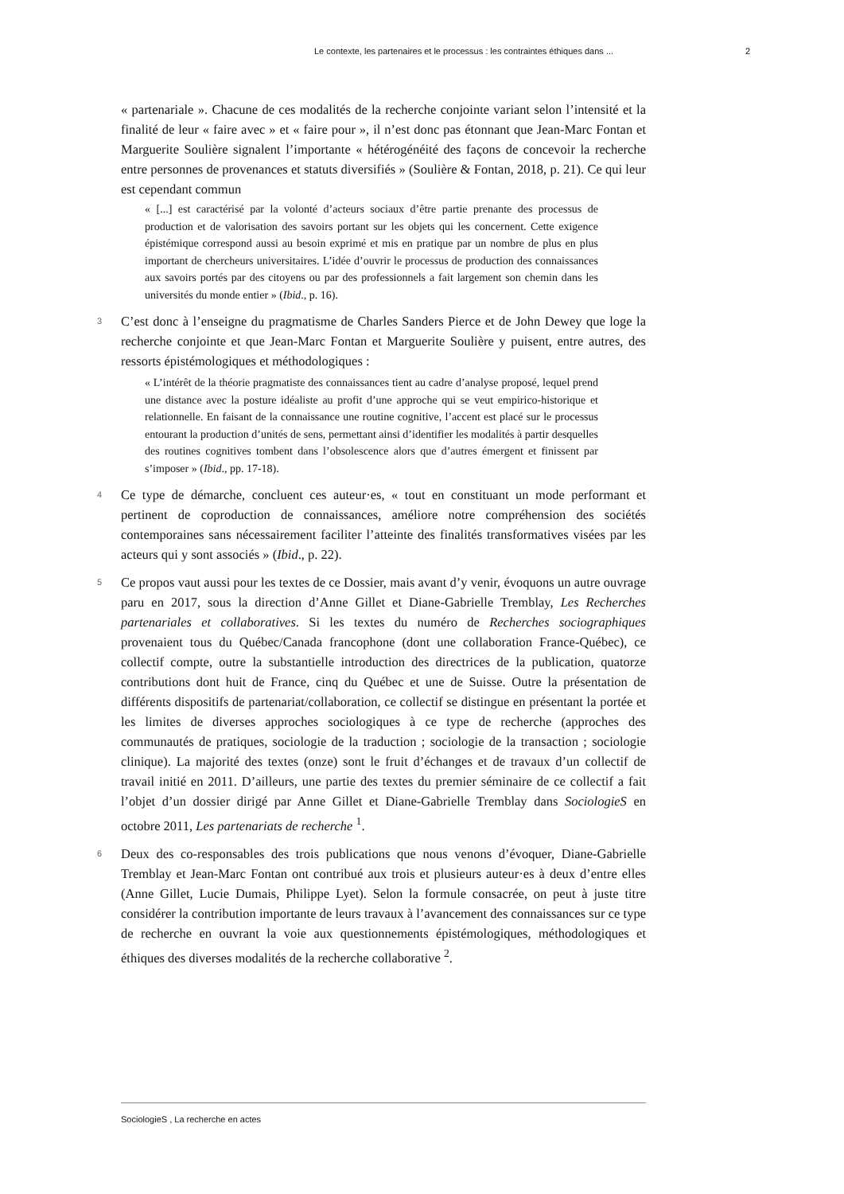Le contexte, les partenaires et le processus : les contraintes éthiques dans ... 2
« partenariale ». Chacune de ces modalités de la recherche conjointe variant selon l’intensité et la finalité de leur « faire avec » et « faire pour », il n’est donc pas étonnant que Jean-Marc Fontan et Marguerite Soulière signalent l’importante « hétérogénéité des façons de concevoir la recherche entre personnes de provenances et statuts diversifiés » (Soulière & Fontan, 2018, p. 21). Ce qui leur est cependant commun
« [...] est caractérisé par la volonté d’acteurs sociaux d’être partie prenante des processus de production et de valorisation des savoirs portant sur les objets qui les concernent. Cette exigence épistémique correspond aussi au besoin exprimé et mis en pratique par un nombre de plus en plus important de chercheurs universitaires. L’idée d’ouvrir le processus de production des connaissances aux savoirs portés par des citoyens ou par des professionnels a fait largement son chemin dans les universités du monde entier » (Ibid., p. 16).
3 C’est donc à l’enseigne du pragmatisme de Charles Sanders Pierce et de John Dewey que loge la recherche conjointe et que Jean-Marc Fontan et Marguerite Soulière y puisent, entre autres, des ressorts épistémologiques et méthodologiques :
« L’intérêt de la théorie pragmatiste des connaissances tient au cadre d’analyse proposé, lequel prend une distance avec la posture idéaliste au profit d’une approche qui se veut empirico-historique et relationnelle. En faisant de la connaissance une routine cognitive, l’accent est placé sur le processus entourant la production d’unités de sens, permettant ainsi d’identifier les modalités à partir desquelles des routines cognitives tombent dans l’obsolescence alors que d’autres émergent et finissent par s’imposer » (Ibid., pp. 17-18).
4 Ce type de démarche, concluent ces auteur·es, « tout en constituant un mode performant et pertinent de coproduction de connaissances, améliore notre compréhension des sociétés contemporaines sans nécessairement faciliter l’atteinte des finalités transformatives visées par les acteurs qui y sont associés » (Ibid., p. 22).
5 Ce propos vaut aussi pour les textes de ce Dossier, mais avant d’y venir, évoquons un autre ouvrage paru en 2017, sous la direction d’Anne Gillet et Diane-Gabrielle Tremblay, Les Recherches partenariales et collaboratives. Si les textes du numéro de Recherches sociographiques provenaient tous du Québec/Canada francophone (dont une collaboration France-Québec), ce collectif compte, outre la substantielle introduction des directrices de la publication, quatorze contributions dont huit de France, cinq du Québec et une de Suisse. Outre la présentation de différents dispositifs de partenariat/collaboration, ce collectif se distingue en présentant la portée et les limites de diverses approches sociologiques à ce type de recherche (approches des communautés de pratiques, sociologie de la traduction ; sociologie de la transaction ; sociologie clinique). La majorité des textes (onze) sont le fruit d’échanges et de travaux d’un collectif de travail initié en 2011. D’ailleurs, une partie des textes du premier séminaire de ce collectif a fait l’objet d’un dossier dirigé par Anne Gillet et Diane-Gabrielle Tremblay dans SociologieS en octobre 2011, Les partenariats de recherche <sup>1</sup>.
6 Deux des co-responsables des trois publications que nous venons d’évoquer, Diane-Gabrielle Tremblay et Jean-Marc Fontan ont contribué aux trois et plusieurs auteur·es à deux d’entre elles (Anne Gillet, Lucie Dumais, Philippe Lyet). Selon la formule consacrée, on peut à juste titre considérer la contribution importante de leurs travaux à l’avancement des connaissances sur ce type de recherche en ouvrant la voie aux questionnements épistémologiques, méthodologiques et éthiques des diverses modalités de la recherche collaborative <sup>2</sup>.
SociologieS , La recherche en actes